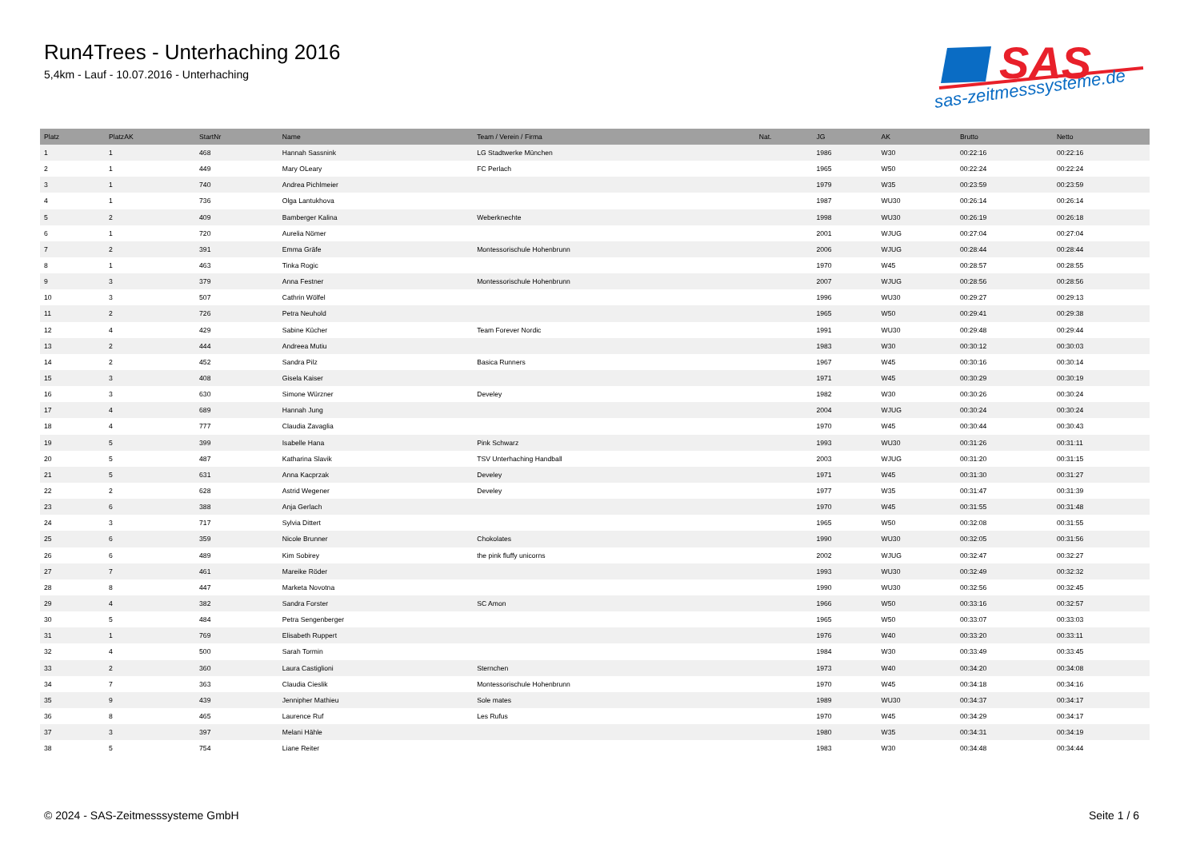Run4Trees - Unterhaching 2016
5,4km - Lauf - 10.07.2016 - Unterhaching
SAS
sas-zeitmesssysteme.de
| Platz | PlatzAK | StartNr | Name | Team / Verein / Firma | Nat. | JG | AK | Brutto | Netto |
| --- | --- | --- | --- | --- | --- | --- | --- | --- | --- |
| 1 | 1 | 468 | Hannah Sassnink | LG Stadtwerke München | | 1986 | W30 | 00:22:16 | 00:22:16 |
| 2 | 1 | 449 | Mary OLeary | FC Perlach | | 1965 | W50 | 00:22:24 | 00:22:24 |
| 3 | 1 | 740 | Andrea Pichlmeier | | | 1979 | W35 | 00:23:59 | 00:23:59 |
| 4 | 1 | 736 | Olga Lantukhova | | | 1987 | WU30 | 00:26:14 | 00:26:14 |
| 5 | 2 | 409 | Bamberger Kalina | Weberknechte | | 1998 | WU30 | 00:26:19 | 00:26:18 |
| 6 | 1 | 720 | Aurelia Nömer | | | 2001 | WJUG | 00:27:04 | 00:27:04 |
| 7 | 2 | 391 | Emma Gräfe | Montessorischule Hohenbrunn | | 2006 | WJUG | 00:28:44 | 00:28:44 |
| 8 | 1 | 463 | Tinka Rogic | | | 1970 | W45 | 00:28:57 | 00:28:55 |
| 9 | 3 | 379 | Anna Festner | Montessorischule Hohenbrunn | | 2007 | WJUG | 00:28:56 | 00:28:56 |
| 10 | 3 | 507 | Cathrin Wölfel | | | 1996 | WU30 | 00:29:27 | 00:29:13 |
| 11 | 2 | 726 | Petra Neuhold | | | 1965 | W50 | 00:29:41 | 00:29:38 |
| 12 | 4 | 429 | Sabine Kücher | Team Forever Nordic | | 1991 | WU30 | 00:29:48 | 00:29:44 |
| 13 | 2 | 444 | Andreea Mutiu | | | 1983 | W30 | 00:30:12 | 00:30:03 |
| 14 | 2 | 452 | Sandra Pilz | Basica Runners | | 1967 | W45 | 00:30:16 | 00:30:14 |
| 15 | 3 | 408 | Gisela Kaiser | | | 1971 | W45 | 00:30:29 | 00:30:19 |
| 16 | 3 | 630 | Simone Würzner | Develey | | 1982 | W30 | 00:30:26 | 00:30:24 |
| 17 | 4 | 689 | Hannah Jung | | | 2004 | WJUG | 00:30:24 | 00:30:24 |
| 18 | 4 | 777 | Claudia Zavaglia | | | 1970 | W45 | 00:30:44 | 00:30:43 |
| 19 | 5 | 399 | Isabelle Hana | Pink Schwarz | | 1993 | WU30 | 00:31:26 | 00:31:11 |
| 20 | 5 | 487 | Katharina Slavik | TSV Unterhaching Handball | | 2003 | WJUG | 00:31:20 | 00:31:15 |
| 21 | 5 | 631 | Anna Kacprzak | Develey | | 1971 | W45 | 00:31:30 | 00:31:27 |
| 22 | 2 | 628 | Astrid Wegener | Develey | | 1977 | W35 | 00:31:47 | 00:31:39 |
| 23 | 6 | 388 | Anja Gerlach | | | 1970 | W45 | 00:31:55 | 00:31:48 |
| 24 | 3 | 717 | Sylvia Dittert | | | 1965 | W50 | 00:32:08 | 00:31:55 |
| 25 | 6 | 359 | Nicole Brunner | Chokolates | | 1990 | WU30 | 00:32:05 | 00:31:56 |
| 26 | 6 | 489 | Kim Sobirey | the pink fluffy unicorns | | 2002 | WJUG | 00:32:47 | 00:32:27 |
| 27 | 7 | 461 | Mareike Röder | | | 1993 | WU30 | 00:32:49 | 00:32:32 |
| 28 | 8 | 447 | Marketa Novotna | | | 1990 | WU30 | 00:32:56 | 00:32:45 |
| 29 | 4 | 382 | Sandra Forster | SC Amon | | 1966 | W50 | 00:33:16 | 00:32:57 |
| 30 | 5 | 484 | Petra Sengenberger | | | 1965 | W50 | 00:33:07 | 00:33:03 |
| 31 | 1 | 769 | Elisabeth Ruppert | | | 1976 | W40 | 00:33:20 | 00:33:11 |
| 32 | 4 | 500 | Sarah Tormin | | | 1984 | W30 | 00:33:49 | 00:33:45 |
| 33 | 2 | 360 | Laura Castiglioni | Sternchen | | 1973 | W40 | 00:34:20 | 00:34:08 |
| 34 | 7 | 363 | Claudia Cieslik | Montessorischule Hohenbrunn | | 1970 | W45 | 00:34:18 | 00:34:16 |
| 35 | 9 | 439 | Jennipher Mathieu | Sole mates | | 1989 | WU30 | 00:34:37 | 00:34:17 |
| 36 | 8 | 465 | Laurence Ruf | Les Rufus | | 1970 | W45 | 00:34:29 | 00:34:17 |
| 37 | 3 | 397 | Melani Hähle | | | 1980 | W35 | 00:34:31 | 00:34:19 |
| 38 | 5 | 754 | Liane Reiter | | | 1983 | W30 | 00:34:48 | 00:34:44 |
© 2024 - SAS-Zeitmesssysteme GmbH
Seite 1 / 6